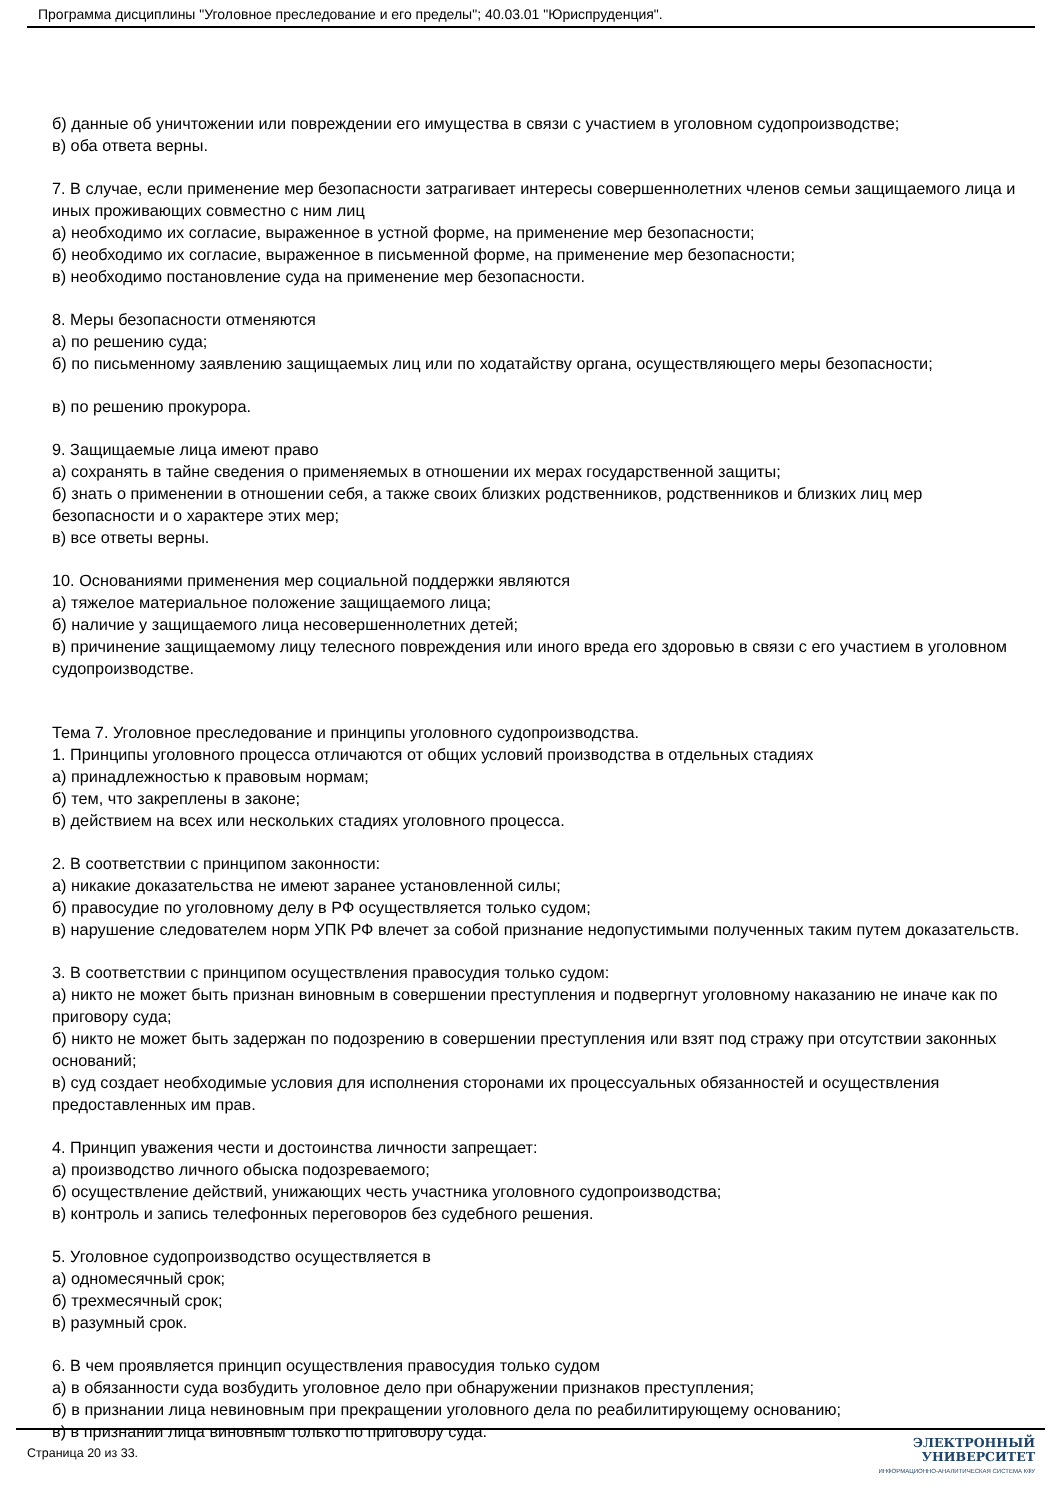Программа дисциплины "Уголовное преследование и его пределы"; 40.03.01 "Юриспруденция".
б) данные об уничтожении или повреждении его имущества в связи с участием в уголовном судопроизводстве;
в) оба ответа верны.
7. В случае, если применение мер безопасности затрагивает интересы совершеннолетних членов семьи защищаемого лица и иных проживающих совместно с ним лиц
а) необходимо их согласие, выраженное в устной форме, на применение мер безопасности;
б) необходимо их согласие, выраженное в письменной форме, на применение мер безопасности;
в) необходимо постановление суда на применение мер безопасности.
8. Меры безопасности отменяются
а) по решению суда;
б) по письменному заявлению защищаемых лиц или по ходатайству органа, осуществляющего меры безопасности;
в) по решению прокурора.
9. Защищаемые лица имеют право
а) сохранять в тайне сведения о применяемых в отношении их мерах государственной защиты;
б) знать о применении в отношении себя, а также своих близких родственников, родственников и близких лиц мер безопасности и о характере этих мер;
в) все ответы верны.
10. Основаниями применения мер социальной поддержки являются
а) тяжелое материальное положение защищаемого лица;
б) наличие у защищаемого лица несовершеннолетних детей;
в) причинение защищаемому лицу телесного повреждения или иного вреда его здоровью в связи с его участием в уголовном судопроизводстве.
Тема 7. Уголовное преследование и принципы уголовного судопроизводства.
1. Принципы уголовного процесса отличаются от общих условий производства в отдельных стадиях
а) принадлежностью к правовым нормам;
б) тем, что закреплены в законе;
в) действием на всех или нескольких стадиях уголовного процесса.
2. В соответствии с принципом законности:
а) никакие доказательства не имеют заранее установленной силы;
б) правосудие по уголовному делу в РФ осуществляется только судом;
в) нарушение следователем норм УПК РФ влечет за собой признание недопустимыми полученных таким путем доказательств.
3. В соответствии с принципом осуществления правосудия только судом:
а) никто не может быть признан виновным в совершении преступления и подвергнут уголовному наказанию не иначе как по приговору суда;
б) никто не может быть задержан по подозрению в совершении преступления или взят под стражу при отсутствии законных оснований;
в) суд создает необходимые условия для исполнения сторонами их процессуальных обязанностей и осуществления предоставленных им прав.
4. Принцип уважения чести и достоинства личности запрещает:
а) производство личного обыска подозреваемого;
б) осуществление действий, унижающих честь участника уголовного судопроизводства;
в) контроль и запись телефонных переговоров без судебного решения.
5. Уголовное судопроизводство осуществляется в
а) одномесячный срок;
б) трехмесячный срок;
в) разумный срок.
6. В чем проявляется принцип осуществления правосудия только судом
а) в обязанности суда возбудить уголовное дело при обнаружении признаков преступления;
б) в признании лица невиновным при прекращении уголовного дела по реабилитирующему основанию;
в) в признании лица виновным только по приговору суда.
Страница 20 из 33.
ЭЛЕКТРОННЫЙ
УНИВЕРСИТЕТ
ИНФОРМАЦИОННО-АНАЛИТИЧЕСКАЯ СИСТЕМА КФУ